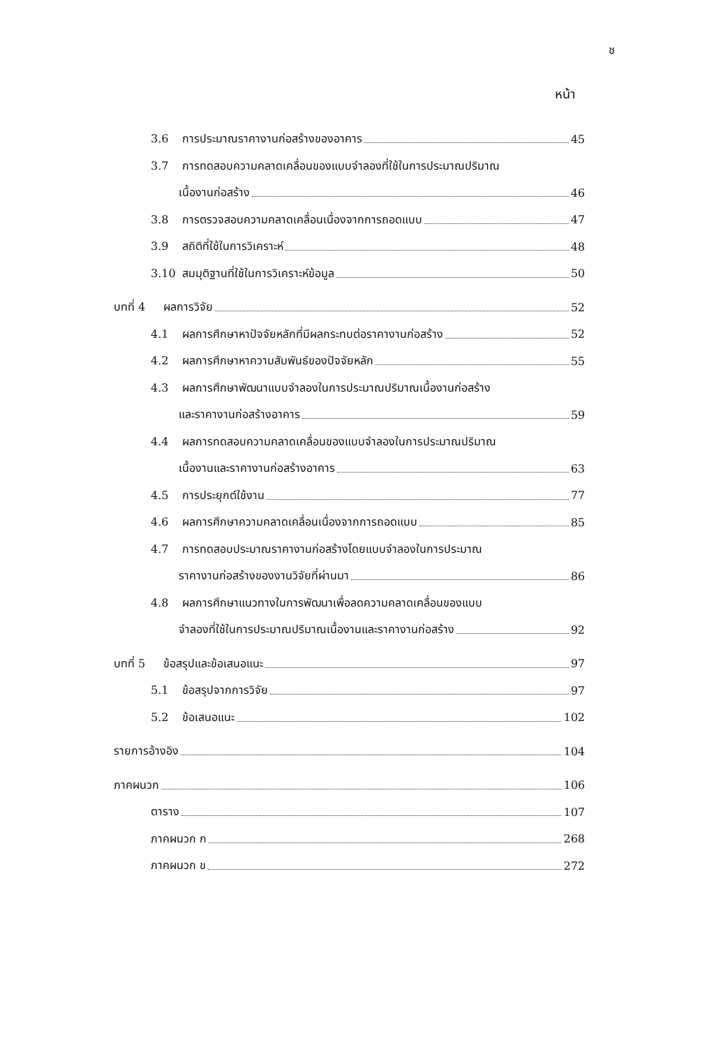ช
หน้า
3.6 การประมาณราคางานก่อสร้างของอาคาร 45
3.7 การทดสอบความคลาดเคลื่อนของแบบจำลองที่ใช้ในการประมาณปริมาณ
เนื้องานก่อสร้าง 46
3.8 การตรวจสอบความคลาดเคลื่อนเนื่องจากการถอดแบบ 47
3.9 สถิติที่ใช้ในการวิเคราะห์ 48
3.10 สมมุติฐานที่ใช้ในการวิเคราะห์ข้อมูล 50
บทที่ 4 ผลการวิจัย 52
4.1 ผลการศึกษาหาปัจจัยหลักที่มีผลกระทบต่อราคางานก่อสร้าง 52
4.2 ผลการศึกษาหาความสัมพันธ์ของปัจจัยหลัก 55
4.3 ผลการศึกษาพัฒนาแบบจำลองในการประมาณปริมาณเนื้องานก่อสร้าง
และราคางานก่อสร้างอาคาร 59
4.4 ผลการทดสอบความคลาดเคลื่อนของแบบจำลองในการประมาณปริมาณ
เนื้องานและราคางานก่อสร้างอาคาร 63
4.5 การประยุกต์ใช้งาน 77
4.6 ผลการศึกษาความคลาดเคลื่อนเนื่องจากการถอดแบบ 85
4.7 การทดสอบประมาณราคางานก่อสร้างโดยแบบจำลองในการประมาณ
ราคางานก่อสร้างของงานวิจัยที่ผ่านมา 86
4.8 ผลการศึกษาแนวทางในการพัฒนาเพื่อลดความคลาดเคลื่อนของแบบ
จำลองที่ใช้ในการประมาณปริมาณเนื้องานและราคางานก่อสร้าง 92
บทที่ 5 ข้อสรุปและข้อเสนอแนะ 97
5.1 ข้อสรุปจากการวิจัย 97
5.2 ข้อเสนอแนะ 102
รายการอ้างอิง 104
ภาคผนวก 106
ตาราง 107
ภาคผนวก ก 268
ภาคผนวก ข 272